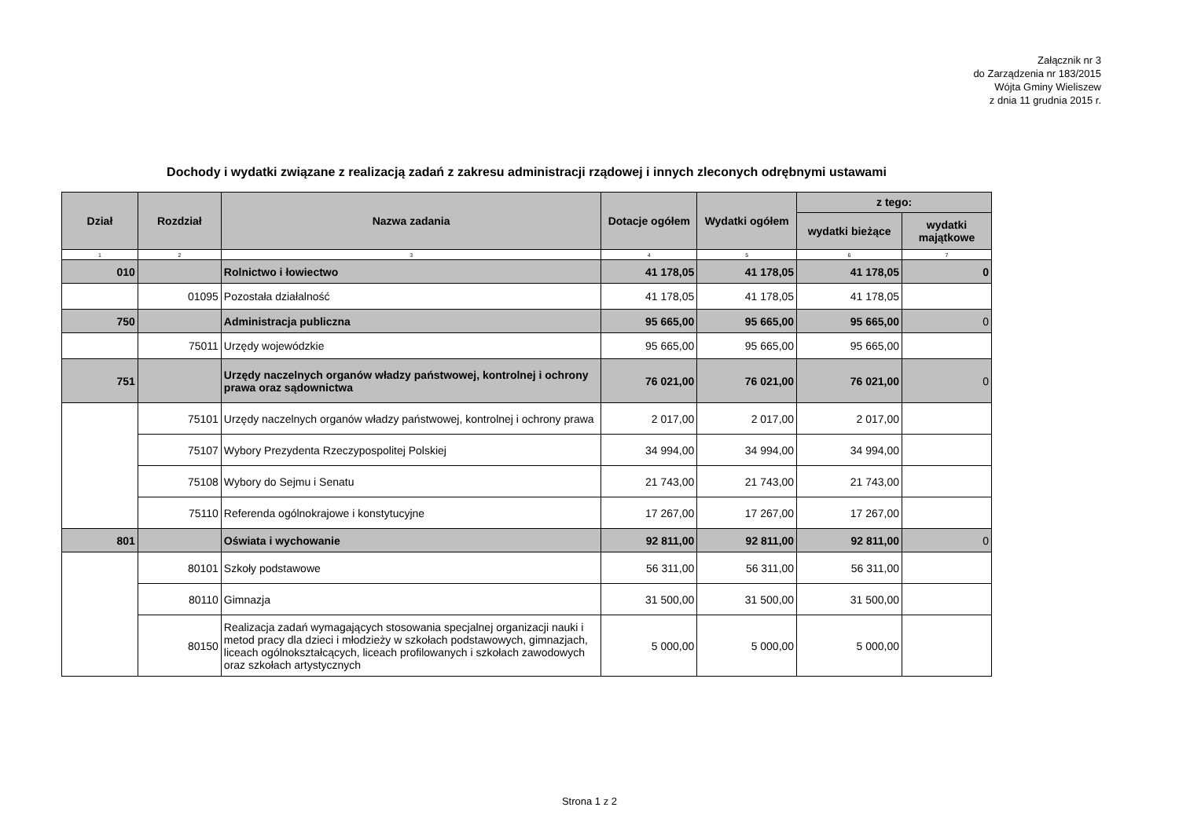Załącznik nr 3
do Zarządzenia nr 183/2015
Wójta Gminy Wieliszew
z dnia 11 grudnia 2015 r.
Dochody i wydatki związane z realizacją zadań z zakresu administracji rządowej i innych zleconych odrębnymi ustawami
| Dział | Rozdział | Nazwa zadania | Dotacje ogółem | Wydatki ogółem | z tego: | |
| --- | --- | --- | --- | --- | --- | --- |
| | | | | | wydatki bieżące | wydatki majątkowe |
| 1 | 2 | 3 | 4 | 5 | 6 | 7 |
| 010 | | Rolnictwo i łowiectwo | 41 178,05 | 41 178,05 | 41 178,05 | 0 |
| | 01095 | Pozostała działalność | 41 178,05 | 41 178,05 | 41 178,05 | |
| 750 | | Administracja publiczna | 95 665,00 | 95 665,00 | 95 665,00 | 0 |
| | 75011 | Urzędy wojewódzkie | 95 665,00 | 95 665,00 | 95 665,00 | |
| 751 | | Urzędy naczelnych organów władzy państwowej, kontrolnej i ochrony prawa oraz sądownictwa | 76 021,00 | 76 021,00 | 76 021,00 | 0 |
| | 75101 | Urzędy naczelnych organów władzy państwowej, kontrolnej i ochrony prawa | 2 017,00 | 2 017,00 | 2 017,00 | |
| | 75107 | Wybory Prezydenta Rzeczypospolitej Polskiej | 34 994,00 | 34 994,00 | 34 994,00 | |
| | 75108 | Wybory do Sejmu i Senatu | 21 743,00 | 21 743,00 | 21 743,00 | |
| | 75110 | Referenda ogólnokrajowe i konstytucyjne | 17 267,00 | 17 267,00 | 17 267,00 | |
| 801 | | Oświata i wychowanie | 92 811,00 | 92 811,00 | 92 811,00 | 0 |
| | 80101 | Szkoły podstawowe | 56 311,00 | 56 311,00 | 56 311,00 | |
| | 80110 | Gimnazja | 31 500,00 | 31 500,00 | 31 500,00 | |
| | 80150 | Realizacja zadań wymagających stosowania specjalnej organizacji nauki i metod pracy dla dzieci i młodzieży w szkołach podstawowych, gimnazjach, liceach ogólnokształcących, liceach profilowanych i szkołach zawodowych oraz szkołach artystycznych | 5 000,00 | 5 000,00 | 5 000,00 | |
Strona 1 z 2